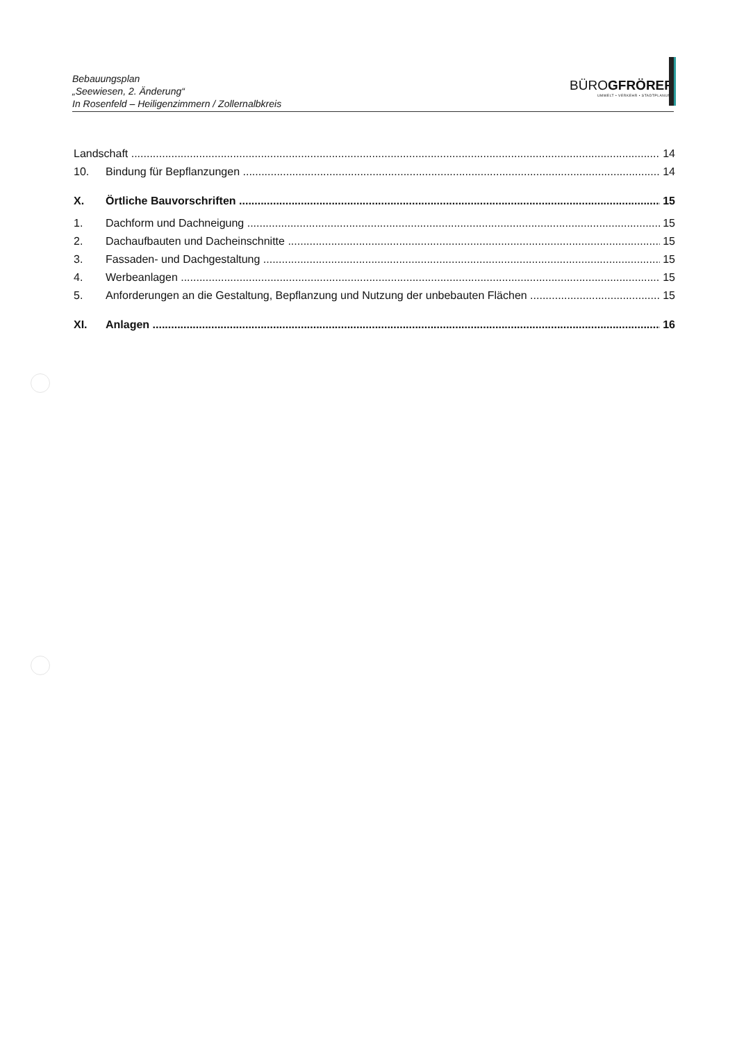Bebauungsplan
„Seewiesen, 2. Änderung“
In Rosenfeld – Heiligenzimmern / Zollernalbkreis
BÜROGFRÖRER
UMWELT • VERKEHR • STADTPLANUNG
Landschaft 14
10. Bindung für Bepflanzungen 14
X. Örtliche Bauvorschriften 15
1. Dachform und Dachneigung 15
2. Dachaufbauten und Dacheinschnitte 15
3. Fassaden- und Dachgestaltung 15
4. Werbeanlagen 15
5. Anforderungen an die Gestaltung, Bepflanzung und Nutzung der unbebauten Flächen 15
XI. Anlagen 16